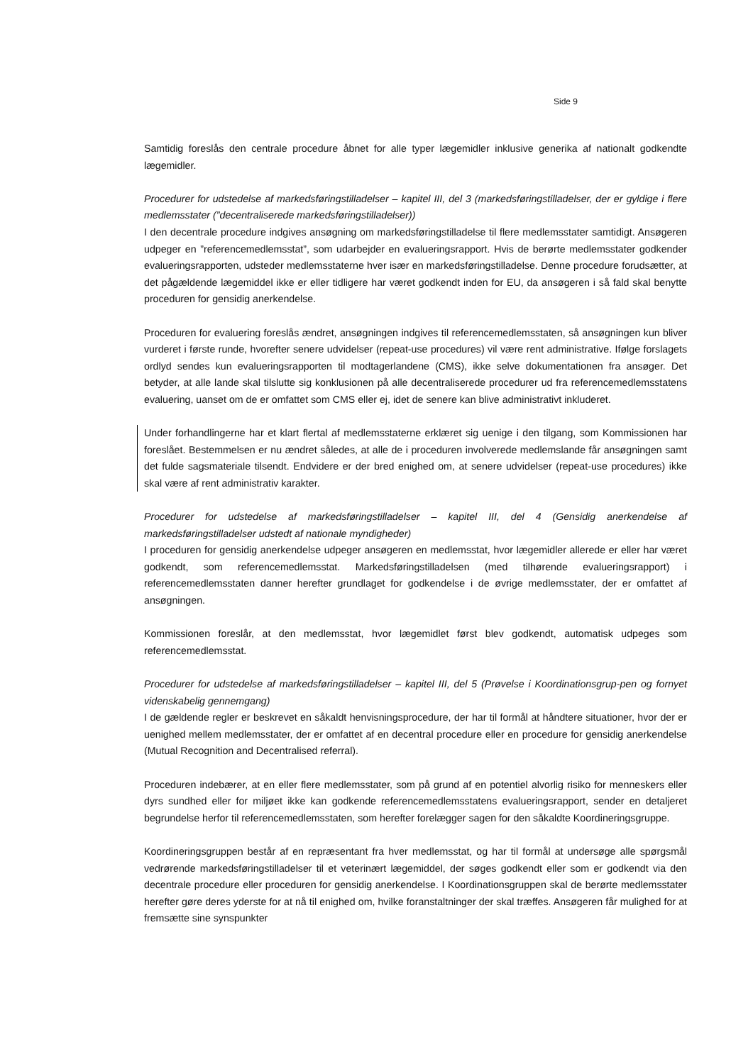Side 9
Samtidig foreslås den centrale procedure åbnet for alle typer lægemidler inklusive generika af nationalt godkendte lægemidler.
Procedurer for udstedelse af markedsføringstilladelser – kapitel III, del 3 (markedsføringstilladelser, der er gyldige i flere medlemsstater (”decentraliserede markedsføringstilladelser))
I den decentrale procedure indgives ansøgning om markedsføringstilladelse til flere medlemsstater samtidigt. Ansøgeren udpeger en ”referencemedlemsstat”, som udarbejder en evalueringsrapport. Hvis de berørte medlemsstater godkender evalueringsrapporten, udsteder medlemsstaterne hver især en markedsføringstilladelse. Denne procedure forudsætter, at det pågældende lægemiddel ikke er eller tidligere har været godkendt inden for EU, da ansøgeren i så fald skal benytte proceduren for gensidig anerkendelse.
Proceduren for evaluering foreslås ændret, ansøgningen indgives til referencemedlemsstaten, så ansøgningen kun bliver vurderet i første runde, hvorefter senere udvidelser (repeat-use procedures) vil være rent administrative. Ifølge forslagets ordlyd sendes kun evalueringsrapporten til modtagerlandene (CMS), ikke selve dokumentationen fra ansøger. Det betyder, at alle lande skal tilslutte sig konklusionen på alle decentraliserede procedurer ud fra referencemedlemsstatens evaluering, uanset om de er omfattet som CMS eller ej, idet de senere kan blive administrativt inkluderet.
Under forhandlingerne har et klart flertal af medlemsstaterne erklæret sig uenige i den tilgang, som Kommissionen har foreslået. Bestemmelsen er nu ændret således, at alle de i proceduren involverede medlemslande får ansøgningen samt det fulde sagsmateriale tilsendt. Endvidere er der bred enighed om, at senere udvidelser (repeat-use procedures) ikke skal være af rent administrativ karakter.
Procedurer for udstedelse af markedsføringstilladelser – kapitel III, del 4 (Gensidig anerkendelse af markedsføringstilladelser udstedt af nationale myndigheder)
I proceduren for gensidig anerkendelse udpeger ansøgeren en medlemsstat, hvor lægemidler allerede er eller har været godkendt, som referencemedlemsstat. Markedsføringstilladelsen (med tilhørende evalueringsrapport) i referencemedlemsstaten danner herefter grundlaget for godkendelse i de øvrige medlemsstater, der er omfattet af ansøgningen.
Kommissionen foreslår, at den medlemsstat, hvor lægemidlet først blev godkendt, automatisk udpeges som referencemedlemsstat.
Procedurer for udstedelse af markedsføringstilladelser – kapitel III, del 5 (Prøvelse i Koordinationsgrup-pen og fornyet videnskabelig gennemgang)
I de gældende regler er beskrevet en såkaldt henvisningsprocedure, der har til formål at håndtere situationer, hvor der er uenighed mellem medlemsstater, der er omfattet af en decentral procedure eller en procedure for gensidig anerkendelse (Mutual Recognition and Decentralised referral).
Proceduren indebærer, at en eller flere medlemsstater, som på grund af en potentiel alvorlig risiko for menneskers eller dyrs sundhed eller for miljøet ikke kan godkende referencemedlemsstatens evalueringsrapport, sender en detaljeret begrundelse herfor til referencemedlemsstaten, som herefter forelægger sagen for den såkaldte Koordineringsgruppe.
Koordineringsgruppen består af en repræsentant fra hver medlemsstat, og har til formål at undersøge alle spørgsmål vedrørende markedsføringstilladelser til et veterinært lægemiddel, der søges godkendt eller som er godkendt via den decentrale procedure eller proceduren for gensidig anerkendelse. I Koordinationsgruppen skal de berørte medlemsstater herefter gøre deres yderste for at nå til enighed om, hvilke foranstaltninger der skal træffes. Ansøgeren får mulighed for at fremsætte sine synspunkter